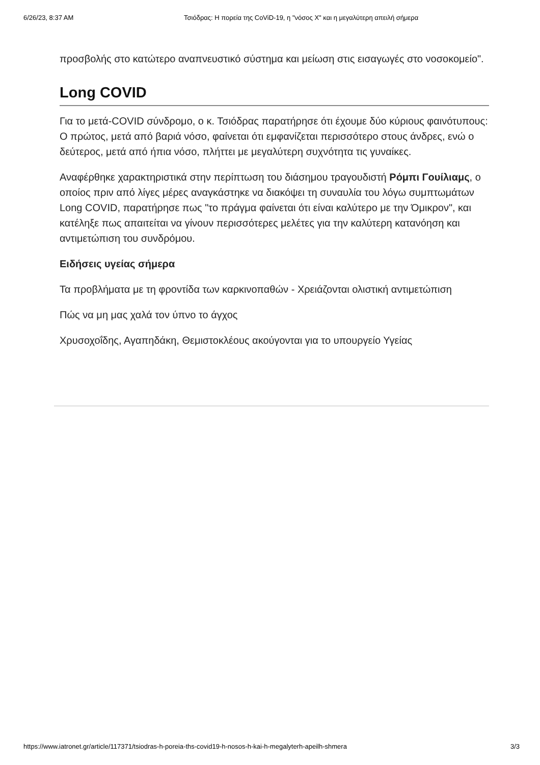6/26/23, 8:37 AM Τσιόδρας: Η πορεία της CoViD-19, η "νόσος Χ" και η μεγαλύτερη απειλή σήμερα
προσβολής στο κατώτερο αναπνευστικό σύστημα και μείωση στις εισαγωγές στο νοσοκομείο".
Long COVID
Για το μετά-COVID σύνδρομο, ο κ. Τσιόδρας παρατήρησε ότι έχουμε δύο κύριους φαινότυπους: Ο πρώτος, μετά από βαριά νόσο, φαίνεται ότι εμφανίζεται περισσότερο στους άνδρες, ενώ ο δεύτερος, μετά από ήπια νόσο, πλήττει με μεγαλύτερη συχνότητα τις γυναίκες.
Αναφέρθηκε χαρακτηριστικά στην περίπτωση του διάσημου τραγουδιστή Ρόμπι Γουίλιαμς, ο οποίος πριν από λίγες μέρες αναγκάστηκε να διακόψει τη συναυλία του λόγω συμπτωμάτων Long COVID, παρατήρησε πως "το πράγμα φαίνεται ότι είναι καλύτερο με την Όμικρον", και κατέληξε πως απαιτείται να γίνουν περισσότερες μελέτες για την καλύτερη κατανόηση και αντιμετώπιση του συνδρόμου.
Ειδήσεις υγείας σήμερα
Τα προβλήματα με τη φροντίδα των καρκινοπαθών - Χρειάζονται ολιστική αντιμετώπιση
Πώς να μη μας χαλά τον ύπνο το άγχος
Χρυσοχοΐδης, Αγαπηδάκη, Θεμιστοκλέους ακούγονται για το υπουργείο Υγείας
https://www.iatronet.gr/article/117371/tsiodras-h-poreia-ths-covid19-h-nosos-h-kai-h-megalyterh-apeilh-shmera 3/3